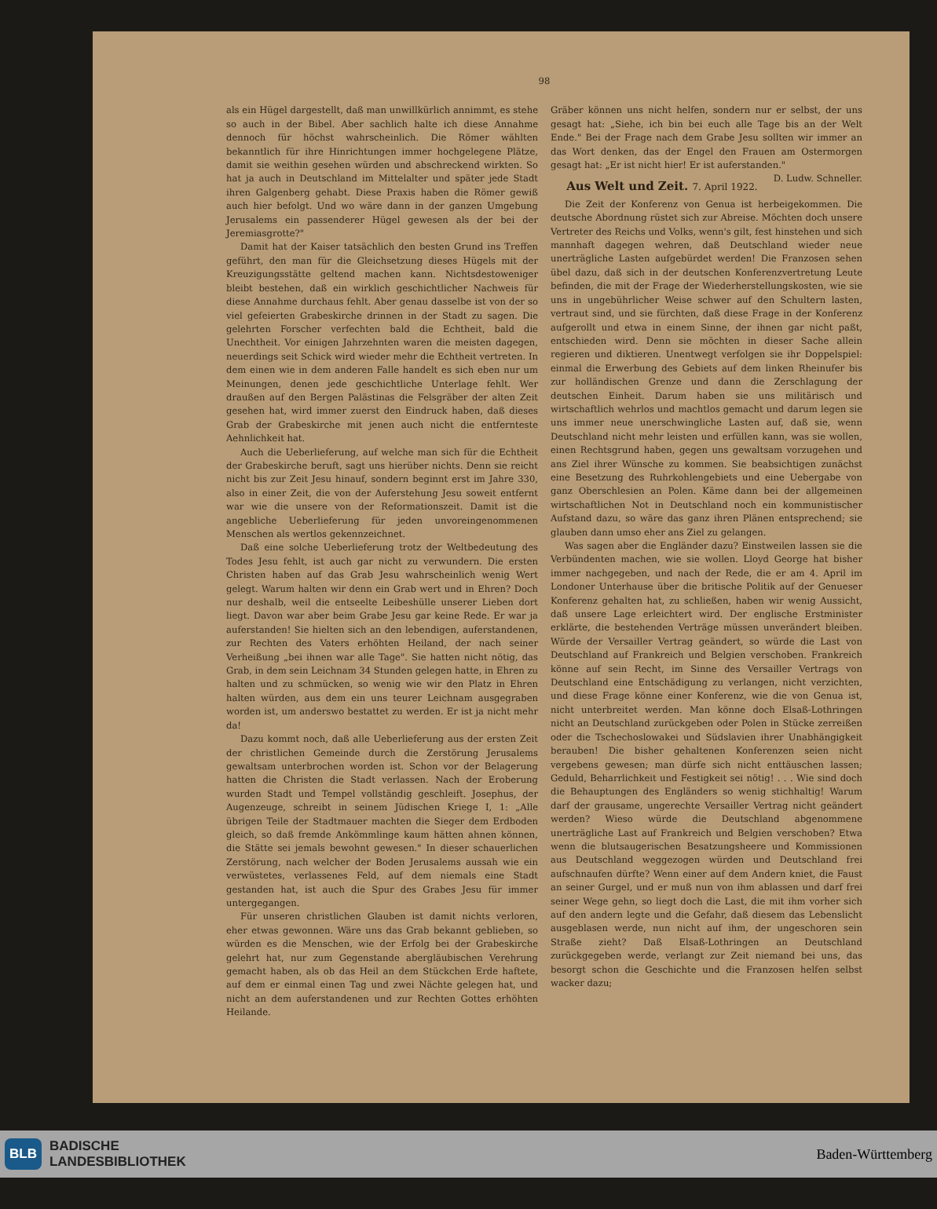98
als ein Hügel dargestellt, daß man unwillkürlich annimmt, es stehe so auch in der Bibel. Aber sachlich halte ich diese Annahme dennoch für höchst wahrscheinlich. Die Römer wählten bekanntlich für ihre Hinrichtungen immer hochgelegene Plätze, damit sie weithin gesehen würden und abschreckend wirkten. So hat ja auch in Deutschland im Mittelalter und später jede Stadt ihren Galgenberg gehabt. Diese Praxis haben die Römer gewiß auch hier befolgt. Und wo wäre dann in der ganzen Umgebung Jerusalems ein passenderer Hügel gewesen als der bei der Jeremiasgrotte?"
Damit hat der Kaiser tatsächlich den besten Grund ins Treffen geführt, den man für die Gleichsetzung dieses Hügels mit der Kreuzigungsstätte geltend machen kann. Nichtsdestoweniger bleibt bestehen, daß ein wirklich geschichtlicher Nachweis für diese Annahme durchaus fehlt. Aber genau dasselbe ist von der so viel gefeierten Grabeskirche drinnen in der Stadt zu sagen. Die gelehrten Forscher verfechten bald die Echtheit, bald die Unechtheit. Vor einigen Jahrzehnten waren die meisten dagegen, neuerdings seit Schick wird wieder mehr die Echtheit vertreten. In dem einen wie in dem anderen Falle handelt es sich eben nur um Meinungen, denen jede geschichtliche Unterlage fehlt. Wer draußen auf den Bergen Palästinas die Felsgräber der alten Zeit gesehen hat, wird immer zuerst den Eindruck haben, daß dieses Grab der Grabeskirche mit jenen auch nicht die entfernteste Aehnlichkeit hat.
Auch die Ueberlieferung, auf welche man sich für die Echtheit der Grabeskirche beruft, sagt uns hierüber nichts. Denn sie reicht nicht bis zur Zeit Jesu hinauf, sondern beginnt erst im Jahre 330, also in einer Zeit, die von der Auferstehung Jesu soweit entfernt war wie die unsere von der Reformationszeit. Damit ist die angebliche Ueberlieferung für jeden unvoreingenommenen Menschen als wertlos gekennzeichnet.
Daß eine solche Ueberlieferung trotz der Weltbedeutung des Todes Jesu fehlt, ist auch gar nicht zu verwundern. Die ersten Christen haben auf das Grab Jesu wahrscheinlich wenig Wert gelegt. Warum halten wir denn ein Grab wert und in Ehren? Doch nur deshalb, weil die entseelte Leibeshülle unserer Lieben dort liegt. Davon war aber beim Grabe Jesu gar keine Rede. Er war ja auferstanden! Sie hielten sich an den lebendigen, auferstandenen, zur Rechten des Vaters erhöhten Heiland, der nach seiner Verheißung „bei ihnen war alle Tage". Sie hatten nicht nötig, das Grab, in dem sein Leichnam 34 Stunden gelegen hatte, in Ehren zu halten und zu schmücken, so wenig wie wir den Platz in Ehren halten würden, aus dem ein uns teurer Leichnam ausgegraben worden ist, um anderswo bestattet zu werden. Er ist ja nicht mehr da!
Dazu kommt noch, daß alle Ueberlieferung aus der ersten Zeit der christlichen Gemeinde durch die Zerstörung Jerusalems gewaltsam unterbrochen worden ist. Schon vor der Belagerung hatten die Christen die Stadt verlassen. Nach der Eroberung wurden Stadt und Tempel vollständig geschleift. Josephus, der Augenzeuge, schreibt in seinem Jüdischen Kriege I, 1: „Alle übrigen Teile der Stadtmauer machten die Sieger dem Erdboden gleich, so daß fremde Ankömmlinge kaum hätten ahnen können, die Stätte sei jemals bewohnt gewesen." In dieser schauerlichen Zerstörung, nach welcher der Boden Jerusalems aussah wie ein verwüstetes, verlassenes Feld, auf dem niemals eine Stadt gestanden hat, ist auch die Spur des Grabes Jesu für immer untergegangen.
Für unseren christlichen Glauben ist damit nichts verloren, eher etwas gewonnen. Wäre uns das Grab bekannt geblieben, so würden es die Menschen, wie der Erfolg bei der Grabeskirche gelehrt hat, nur zum Gegenstande abergläubischen Verehrung gemacht haben, als ob das Heil an dem Stückchen Erde haftete, auf dem er einmal einen Tag und zwei Nächte gelegen hat, und nicht an dem auferstandenen und zur Rechten Gottes erhöhten Heilande.
Gräber können uns nicht helfen, sondern nur er selbst, der uns gesagt hat: „Siehe, ich bin bei euch alle Tage bis an der Welt Ende." Bei der Frage nach dem Grabe Jesu sollten wir immer an das Wort denken, das der Engel den Frauen am Ostermorgen gesagt hat: „Er ist nicht hier! Er ist auferstanden." D. Ludw. Schneller.
Aus Welt und Zeit. 7. April 1922.
Die Zeit der Konferenz von Genua ist herbeigekommen. Die deutsche Abordnung rüstet sich zur Abreise. Möchten doch unsere Vertreter des Reichs und Volks, wenn's gilt, fest hinstehen und sich mannhaft dagegen wehren, daß Deutschland wieder neue unerträgliche Lasten aufgebürdet werden! Die Franzosen sehen übel dazu, daß sich in der deutschen Konferenzvertretung Leute befinden, die mit der Frage der Wiederherstellungskosten, wie sie uns in ungebührlicher Weise schwer auf den Schultern lasten, vertraut sind, und sie fürchten, daß diese Frage in der Konferenz aufgerollt und etwa in einem Sinne, der ihnen gar nicht paßt, entschieden wird. Denn sie möchten in dieser Sache allein regieren und diktieren. Unentwegt verfolgen sie ihr Doppelspiel: einmal die Erwerbung des Gebiets auf dem linken Rheinufer bis zur holländischen Grenze und dann die Zerschlagung der deutschen Einheit. Darum haben sie uns militärisch und wirtschaftlich wehrlos und machtlos gemacht und darum legen sie uns immer neue unerschwingliche Lasten auf, daß sie, wenn Deutschland nicht mehr leisten und erfüllen kann, was sie wollen, einen Rechtsgrund haben, gegen uns gewaltsam vorzugehen und ans Ziel ihrer Wünsche zu kommen. Sie beabsichtigen zunächst eine Besetzung des Ruhrkohlengebiets und eine Uebergabe von ganz Oberschlesien an Polen. Käme dann bei der allgemeinen wirtschaftlichen Not in Deutschland noch ein kommunistischer Aufstand dazu, so wäre das ganz ihren Plänen entsprechend; sie glauben dann umso eher ans Ziel zu gelangen.
Was sagen aber die Engländer dazu? Einstweilen lassen sie die Verbündenten machen, wie sie wollen. Lloyd George hat bisher immer nachgegeben, und nach der Rede, die er am 4. April im Londoner Unterhause über die britische Politik auf der Genueser Konferenz gehalten hat, zu schließen, haben wir wenig Aussicht, daß unsere Lage erleichtert wird. Der englische Erstminister erklärte, die bestehenden Verträge müssen unverändert bleiben. Würde der Versailler Vertrag geändert, so würde die Last von Deutschland auf Frankreich und Belgien verschoben. Frankreich könne auf sein Recht, im Sinne des Versailler Vertrags von Deutschland eine Entschädigung zu verlangen, nicht verzichten, und diese Frage könne einer Konferenz, wie die von Genua ist, nicht unterbreitet werden. Man könne doch Elsaß-Lothringen nicht an Deutschland zurückgeben oder Polen in Stücke zerreißen oder die Tschechoslowakei und Südslavien ihrer Unabhängigkeit berauben! Die bisher gehaltenen Konferenzen seien nicht vergebens gewesen; man dürfe sich nicht enttäuschen lassen; Geduld, Beharrlichkeit und Festigkeit sei nötig! . . . Wie sind doch die Behauptungen des Engländers so wenig stichhaltig! Warum darf der grausame, ungerechte Versailler Vertrag nicht geändert werden? Wieso würde die Deutschland abgenommene unerträgliche Last auf Frankreich und Belgien verschoben? Etwa wenn die blutsaugerischen Besatzungsheere und Kommissionen aus Deutschland weggezogen würden und Deutschland frei aufschnaufen dürfte? Wenn einer auf dem Andern kniet, die Faust an seiner Gurgel, und er muß nun von ihm ablassen und darf frei seiner Wege gehn, so liegt doch die Last, die mit ihm vorher sich auf den andern legte und die Gefahr, daß diesem das Lebenslicht ausgeblasen werde, nun nicht auf ihm, der ungeschoren sein Straße zieht? Daß Elsaß-Lothringen an Deutschland zurückgegeben werde, verlangt zur Zeit niemand bei uns, das besorgt schon die Geschichte und die Franzosen helfen selbst wacker dazu;
BLB BADISCHE
LANDESBIBLIOTHEK
Baden-Württemberg